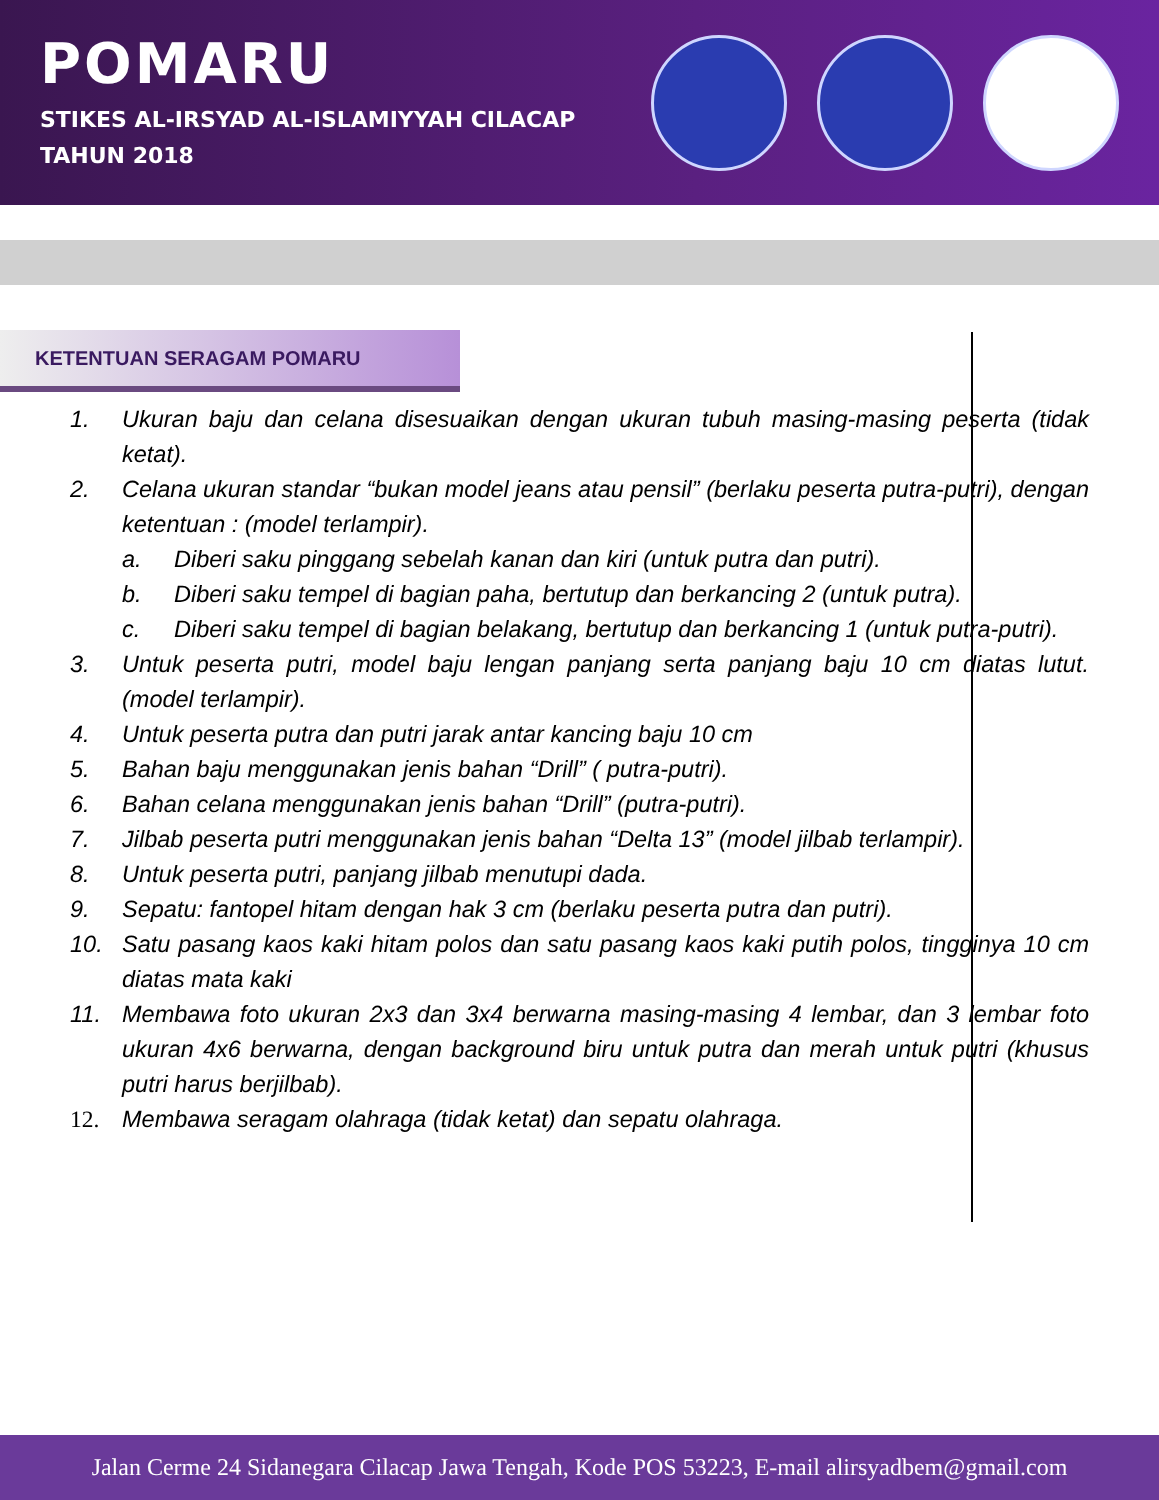POMARU
STIKES AL-IRSYAD AL-ISLAMIYYAH CILACAP
TAHUN 2018
KETENTUAN SERAGAM POMARU
1. Ukuran baju dan celana disesuaikan dengan ukuran tubuh masing-masing peserta (tidak ketat).
2. Celana ukuran standar “bukan model jeans atau pensil” (berlaku peserta putra-putri), dengan ketentuan : (model terlampir).
a. Diberi saku pinggang sebelah kanan dan kiri (untuk putra dan putri).
b. Diberi saku tempel di bagian paha, bertutup dan berkancing 2 (untuk putra).
c. Diberi saku tempel di bagian belakang, bertutup dan berkancing 1 (untuk putra-putri).
3. Untuk peserta putri, model baju lengan panjang serta panjang baju 10 cm diatas lutut. (model terlampir).
4. Untuk peserta putra dan putri jarak antar kancing baju 10 cm
5. Bahan baju menggunakan jenis bahan “Drill” ( putra-putri).
6. Bahan celana menggunakan jenis bahan “Drill” (putra-putri).
7. Jilbab peserta putri menggunakan jenis bahan “Delta 13” (model jilbab terlampir).
8. Untuk peserta putri, panjang jilbab menutupi dada.
9. Sepatu: fantopel hitam dengan hak 3 cm (berlaku peserta putra dan putri).
10. Satu pasang kaos kaki hitam polos dan satu pasang kaos kaki putih polos, tingginya 10 cm diatas mata kaki
11. Membawa foto ukuran 2x3 dan 3x4 berwarna masing-masing 4 lembar, dan 3 lembar foto ukuran 4x6 berwarna, dengan background biru untuk putra dan merah untuk putri (khusus putri harus berjilbab).
12. Membawa seragam olahraga (tidak ketat) dan sepatu olahraga.
Jalan Cerme 24 Sidanegara Cilacap Jawa Tengah, Kode POS 53223, E-mail alirsyadbem@gmail.com